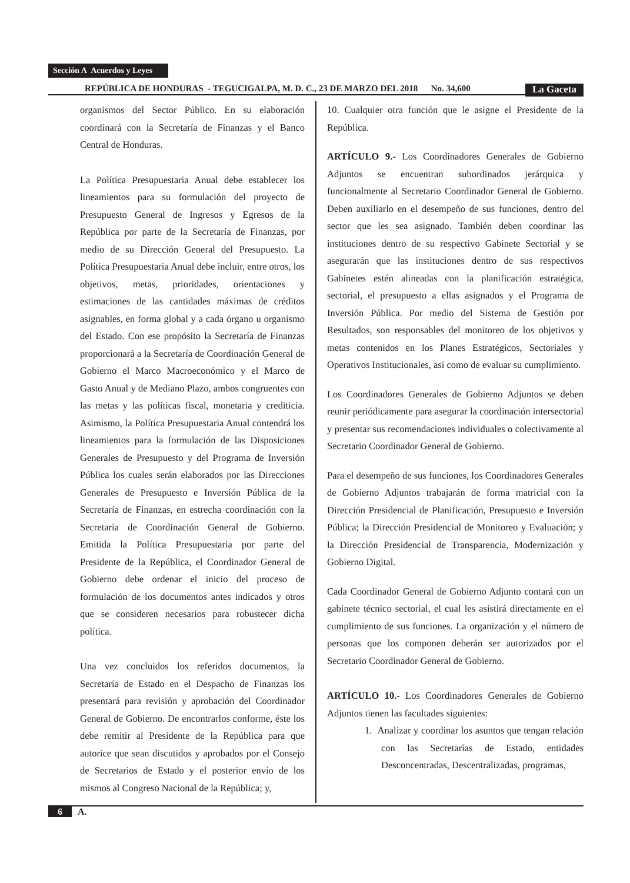Sección A Acuerdos y Leyes
REPÚBLICA DE HONDURAS - TEGUCIGALPA, M. D. C., 23 DE MARZO DEL 2018 No. 34,600 La Gaceta
organismos del Sector Público. En su elaboración coordinará con la Secretaría de Finanzas y el Banco Central de Honduras.
La Política Presupuestaria Anual debe establecer los lineamientos para su formulación del proyecto de Presupuesto General de Ingresos y Egresos de la República por parte de la Secretaría de Finanzas, por medio de su Dirección General del Presupuesto. La Política Presupuestaria Anual debe incluir, entre otros, los objetivos, metas, prioridades, orientaciones y estimaciones de las cantidades máximas de créditos asignables, en forma global y a cada órgano u organismo del Estado. Con ese propósito la Secretaría de Finanzas proporcionará a la Secretaría de Coordinación General de Gobierno el Marco Macroeconómico y el Marco de Gasto Anual y de Mediano Plazo, ambos congruentes con las metas y las políticas fiscal, monetaria y crediticia. Asimismo, la Política Presupuestaria Anual contendrá los lineamientos para la formulación de las Disposiciones Generales de Presupuesto y del Programa de Inversión Pública los cuales serán elaborados por las Direcciones Generales de Presupuesto e Inversión Pública de la Secretaría de Finanzas, en estrecha coordinación con la Secretaría de Coordinación General de Gobierno. Emitida la Política Presupuestaria por parte del Presidente de la República, el Coordinador General de Gobierno debe ordenar el inicio del proceso de formulación de los documentos antes indicados y otros que se consideren necesarios para robustecer dicha política.
Una vez concluidos los referidos documentos, la Secretaría de Estado en el Despacho de Finanzas los presentará para revisión y aprobación del Coordinador General de Gobierno. De encontrarlos conforme, éste los debe remitir al Presidente de la República para que autorice que sean discutidos y aprobados por el Consejo de Secretarios de Estado y el posterior envío de los mismos al Congreso Nacional de la República; y,
10. Cualquier otra función que le asigne el Presidente de la República.
ARTÍCULO 9.- Los Coordinadores Generales de Gobierno Adjuntos se encuentran subordinados jerárquica y funcionalmente al Secretario Coordinador General de Gobierno. Deben auxiliarlo en el desempeño de sus funciones, dentro del sector que les sea asignado. También deben coordinar las instituciones dentro de su respectivo Gabinete Sectorial y se asegurarán que las instituciones dentro de sus respectivos Gabinetes estén alineadas con la planificación estratégica, sectorial, el presupuesto a ellas asignados y el Programa de Inversión Pública. Por medio del Sistema de Gestión por Resultados, son responsables del monitoreo de los objetivos y metas contenidos en los Planes Estratégicos, Sectoriales y Operativos Institucionales, así como de evaluar su cumplimiento.
Los Coordinadores Generales de Gobierno Adjuntos se deben reunir periódicamente para asegurar la coordinación intersectorial y presentar sus recomendaciones individuales o colectivamente al Secretario Coordinador General de Gobierno.
Para el desempeño de sus funciones, los Coordinadores Generales de Gobierno Adjuntos trabajarán de forma matricial con la Dirección Presidencial de Planificación, Presupuesto e Inversión Pública; la Dirección Presidencial de Monitoreo y Evaluación; y la Dirección Presidencial de Transparencia, Modernización y Gobierno Digital.
Cada Coordinador General de Gobierno Adjunto contará con un gabinete técnico sectorial, el cual les asistirá directamente en el cumplimiento de sus funciones. La organización y el número de personas que los componen deberán ser autorizados por el Secretario Coordinador General de Gobierno.
ARTÍCULO 10.- Los Coordinadores Generales de Gobierno Adjuntos tienen las facultades siguientes:
1. Analizar y coordinar los asuntos que tengan relación con las Secretarías de Estado, entidades Desconcentradas, Descentralizadas, programas,
6 A.